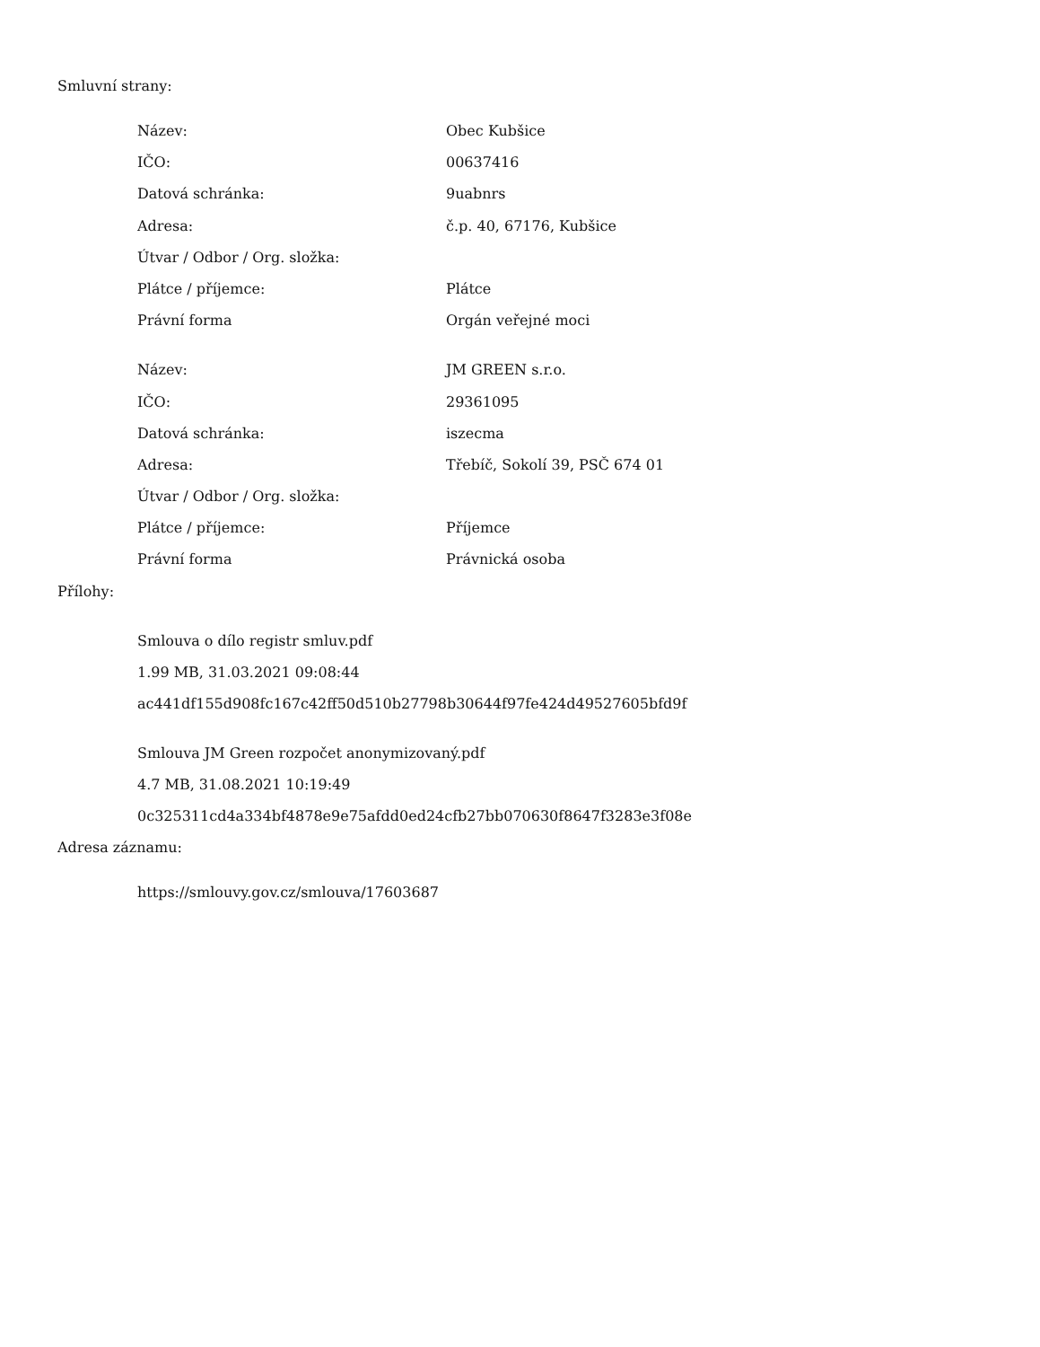Smluvní strany:
| Název: | Obec Kubšice |
| IČO: | 00637416 |
| Datová schránka: | 9uabnrs |
| Adresa: | č.p. 40, 67176, Kubšice |
| Útvar / Odbor / Org. složka: | |
| Plátce / příjemce: | Plátce |
| Právní forma | Orgán veřejné moci |
| Název: | JM GREEN s.r.o. |
| IČO: | 29361095 |
| Datová schránka: | iszecma |
| Adresa: | Třebíč, Sokolí 39, PSČ 674 01 |
| Útvar / Odbor / Org. složka: | |
| Plátce / příjemce: | Příjemce |
| Právní forma | Právnická osoba |
Přílohy:
Smlouva o dílo registr smluv.pdf
1.99 MB, 31.03.2021 09:08:44
ac441df155d908fc167c42ff50d510b27798b30644f97fe424d49527605bfd9f
Smlouva JM Green rozpočet anonymizovaný.pdf
4.7 MB, 31.08.2021 10:19:49
0c325311cd4a334bf4878e9e75afdd0ed24cfb27bb070630f8647f3283e3f08e
Adresa záznamu:
https://smlouvy.gov.cz/smlouva/17603687